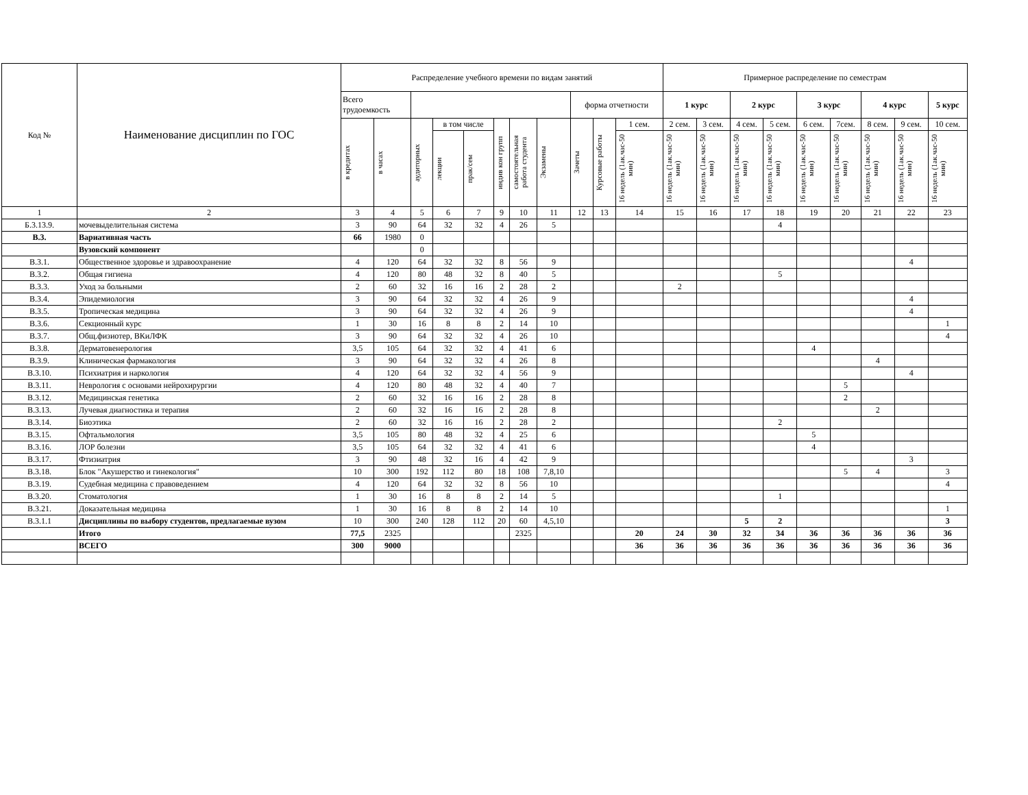| Код № | Наименование дисциплин по ГОС | Распределение учебного времени по видам занятий | | | | | | | | | | | Примерное распределение по семестрам | | | | | | | | |
| --- | --- | --- | --- | --- | --- | --- | --- | --- | --- | --- | --- | --- | --- | --- | --- | --- | --- | --- | --- | --- | --- |
| | | Всего трудоемкость | | | | | | | | форма отчетности | | | 1 курс | | 2 курс | | 3 курс | | 4 курс | | 5 курс |
| | | в кредитах | в часах | аудиторных | в том числе | | индив кон групп | самостоятельная работа студента | Экзамены | Зачеты | Курсовые работы | 1 сем. | 2 сем. | 3 сем. | 4 сем. | 5 сем. | 6 сем. | 7сем. | 8 сем. | 9 сем. | 10 сем. |
| | | | | | лекции | прак/сем | | | | | | 16 недель (1ак.час-50 мин) | 16 недель (1ак.час-50 мин) | 16 недель (1ак.час-50 мин) | 16 недель (1ак.час-50 мин) | 16 недель (1ак.час-50 мин) | 16 недель (1ак.час-50 мин) | 16 недель (1ак.час-50 мин) | 16 недель (1ак.час-50 мин) | 16 недель (1ак.час-50 мин) | 16 недель (1ак.час-50 мин) |
| 1 | 2 | 3 | 4 | 5 | 6 | 7 | 9 | 10 | 11 | 12 | 13 | 14 | 15 | 16 | 17 | 18 | 19 | 20 | 21 | 22 | 23 |
| Б.3.13.9. | мочевыделительная система | 3 | 90 | 64 | 32 | 32 | 4 | 26 | 5 | | | | | | | 4 | | | | | |
| В.3. | Вариативная часть | 66 | 1980 | 0 | | | | | | | | | | | | | | | | | |
| | Вузовский компонент | | | 0 | | | | | | | | | | | | | | | | | |
| В.3.1. | Общественное здоровье и здравоохранение | 4 | 120 | 64 | 32 | 32 | 8 | 56 | 9 | | | | | | | | | | | 4 | |
| В.3.2. | Общая гигиена | 4 | 120 | 80 | 48 | 32 | 8 | 40 | 5 | | | | | | | 5 | | | | | |
| В.3.3. | Уход за больными | 2 | 60 | 32 | 16 | 16 | 2 | 28 | 2 | | | | 2 | | | | | | | | |
| В.3.4. | Эпидемиология | 3 | 90 | 64 | 32 | 32 | 4 | 26 | 9 | | | | | | | | | | | 4 | |
| В.3.5. | Тропическая медицина | 3 | 90 | 64 | 32 | 32 | 4 | 26 | 9 | | | | | | | | | | | 4 | |
| В.3.6. | Секционный курс | 1 | 30 | 16 | 8 | 8 | 2 | 14 | 10 | | | | | | | | | | | | 1 |
| В.3.7. | Общ.физиотер, ВКиЛФК | 3 | 90 | 64 | 32 | 32 | 4 | 26 | 10 | | | | | | | | | | | | 4 |
| В.3.8. | Дерматовенерология | 3,5 | 105 | 64 | 32 | 32 | 4 | 41 | 6 | | | | | | | | 4 | | | | |
| В.3.9. | Клиническая фармакология | 3 | 90 | 64 | 32 | 32 | 4 | 26 | 8 | | | | | | | | | | 4 | | |
| В.3.10. | Психиатрия и наркология | 4 | 120 | 64 | 32 | 32 | 4 | 56 | 9 | | | | | | | | | | | 4 | |
| В.3.11. | Неврология с основами нейрохирургии | 4 | 120 | 80 | 48 | 32 | 4 | 40 | 7 | | | | | | | | | 5 | | | |
| В.3.12. | Медицинская генетика | 2 | 60 | 32 | 16 | 16 | 2 | 28 | 8 | | | | | | | | | 2 | | | |
| В.3.13. | Лучевая диагностика и терапия | 2 | 60 | 32 | 16 | 16 | 2 | 28 | 8 | | | | | | | | | | 2 | | |
| В.3.14. | Биоэтика | 2 | 60 | 32 | 16 | 16 | 2 | 28 | 2 | | | | | | | 2 | | | | | |
| В.3.15. | Офтальмология | 3,5 | 105 | 80 | 48 | 32 | 4 | 25 | 6 | | | | | | | | 5 | | | | |
| В.3.16. | ЛОР болезни | 3,5 | 105 | 64 | 32 | 32 | 4 | 41 | 6 | | | | | | | | 4 | | | | |
| В.3.17. | Фтизиатрия | 3 | 90 | 48 | 32 | 16 | 4 | 42 | 9 | | | | | | | | | | | 3 | |
| В.3.18. | Блок "Акушерство и гинекология" | 10 | 300 | 192 | 112 | 80 | 18 | 108 | 7,8,10 | | | | | | | | | 5 | 4 | | 3 |
| В.3.19. | Судебная медицина с правоведением | 4 | 120 | 64 | 32 | 32 | 8 | 56 | 10 | | | | | | | | | | | | 4 |
| В.3.20. | Стоматология | 1 | 30 | 16 | 8 | 8 | 2 | 14 | 5 | | | | | | | 1 | | | | | |
| В.3.21. | Доказательная медицина | 1 | 30 | 16 | 8 | 8 | 2 | 14 | 10 | | | | | | | | | | | | 1 |
| В.3.1.1 | Дисциплины по выбору студентов, предлагаемые вузом | 10 | 300 | 240 | 128 | 112 | 20 | 60 | 4,5,10 | | | | | | 5 | 2 | | | | | 3 |
| | Итого | 77,5 | 2325 | | | | | 2325 | | | | 20 | 24 | 30 | 32 | 34 | 36 | 36 | 36 | 36 | 36 |
| | ВСЕГО | 300 | 9000 | | | | | | | | | 36 | 36 | 36 | 36 | 36 | 36 | 36 | 36 | 36 | 36 |